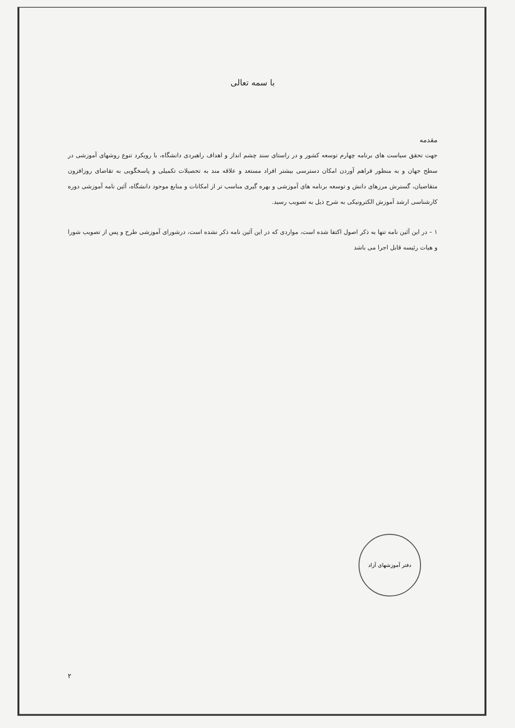با سمه تعالی
مقدمه
جهت تحقق سیاست های برنامه چهارم توسعه کشور و در راستای سند چشم انداز و اهداف راهبردی دانشگاه، با رویکرد تنوع روشهای آموزشی در سطح جهان و به منظور فراهم آوردن امکان دسترسی بیشتر افراد مستعد و علاقه مند به تحصیلات تکمیلی و پاسخگویی به تقاضای روزافزون متقاضیان، گسترش مرزهای دانش و توسعه برنامه های آموزشی و بهره گیری مناسب تر از امکانات و منابع موجود دانشگاه، آئین نامه آموزشی دوره کارشناسی ارشد آموزش الکترونیکی به شرح ذیل به تصویب رسید.
۱ – در این آئین نامه تنها به ذکر اصول اکتفا شده است، مواردی که در این آئین نامه ذکر نشده است، درشورای آموزشی طرح و پس از تصویب شورا و هیات رئیسه قابل اجرا می باشد
دفتر آموزشهای آزاد
۲